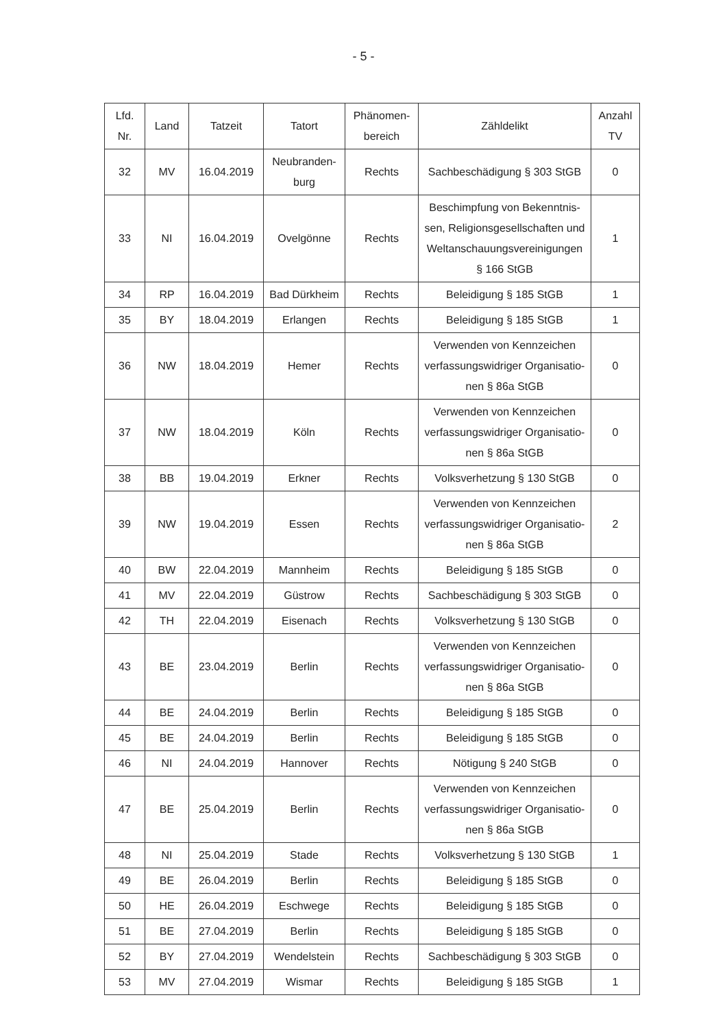- 5 -
| Lfd. Nr. | Land | Tatzeit | Tatort | Phänomen- bereich | Zähldelikt | Anzahl TV |
| --- | --- | --- | --- | --- | --- | --- |
| 32 | MV | 16.04.2019 | Neubranden- burg | Rechts | Sachbeschädigung § 303 StGB | 0 |
| 33 | NI | 16.04.2019 | Ovelgönne | Rechts | Beschimpfung von Bekenntnis- sen, Religionsgesellschaften und Weltanschauungsvereinigungen § 166 StGB | 1 |
| 34 | RP | 16.04.2019 | Bad Dürkheim | Rechts | Beleidigung § 185 StGB | 1 |
| 35 | BY | 18.04.2019 | Erlangen | Rechts | Beleidigung § 185 StGB | 1 |
| 36 | NW | 18.04.2019 | Hemer | Rechts | Verwenden von Kennzeichen verfassungswidriger Organisatio- nen § 86a StGB | 0 |
| 37 | NW | 18.04.2019 | Köln | Rechts | Verwenden von Kennzeichen verfassungswidriger Organisatio- nen § 86a StGB | 0 |
| 38 | BB | 19.04.2019 | Erkner | Rechts | Volksverhetzung § 130 StGB | 0 |
| 39 | NW | 19.04.2019 | Essen | Rechts | Verwenden von Kennzeichen verfassungswidriger Organisatio- nen § 86a StGB | 2 |
| 40 | BW | 22.04.2019 | Mannheim | Rechts | Beleidigung § 185 StGB | 0 |
| 41 | MV | 22.04.2019 | Güstrow | Rechts | Sachbeschädigung § 303 StGB | 0 |
| 42 | TH | 22.04.2019 | Eisenach | Rechts | Volksverhetzung § 130 StGB | 0 |
| 43 | BE | 23.04.2019 | Berlin | Rechts | Verwenden von Kennzeichen verfassungswidriger Organisatio- nen § 86a StGB | 0 |
| 44 | BE | 24.04.2019 | Berlin | Rechts | Beleidigung § 185 StGB | 0 |
| 45 | BE | 24.04.2019 | Berlin | Rechts | Beleidigung § 185 StGB | 0 |
| 46 | NI | 24.04.2019 | Hannover | Rechts | Nötigung § 240 StGB | 0 |
| 47 | BE | 25.04.2019 | Berlin | Rechts | Verwenden von Kennzeichen verfassungswidriger Organisatio- nen § 86a StGB | 0 |
| 48 | NI | 25.04.2019 | Stade | Rechts | Volksverhetzung § 130 StGB | 1 |
| 49 | BE | 26.04.2019 | Berlin | Rechts | Beleidigung § 185 StGB | 0 |
| 50 | HE | 26.04.2019 | Eschwege | Rechts | Beleidigung § 185 StGB | 0 |
| 51 | BE | 27.04.2019 | Berlin | Rechts | Beleidigung § 185 StGB | 0 |
| 52 | BY | 27.04.2019 | Wendelstein | Rechts | Sachbeschädigung § 303 StGB | 0 |
| 53 | MV | 27.04.2019 | Wismar | Rechts | Beleidigung § 185 StGB | 1 |